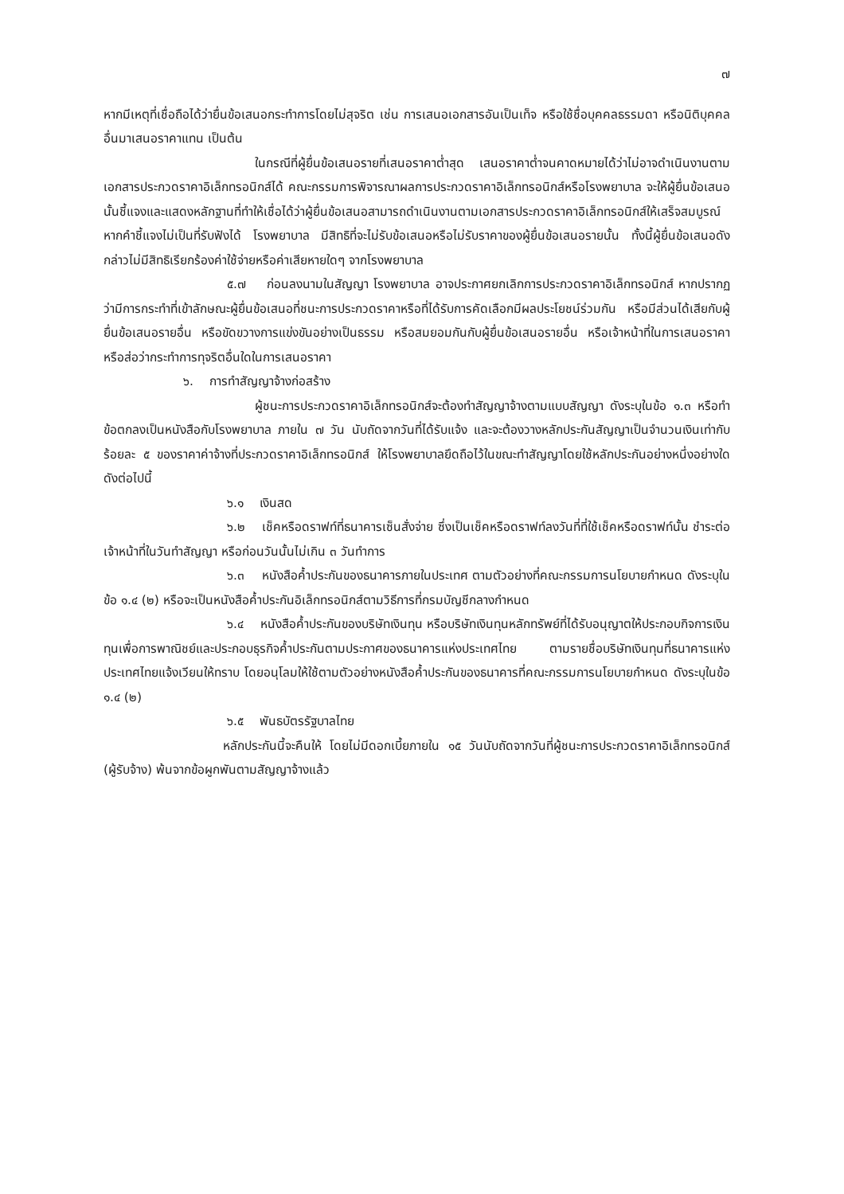๗
หากมีเหตุที่เชื่อถือได้ว่ายื่นข้อเสนอกระทำการโดยไม่สุจริต เช่น การเสนอเอกสารอันเป็นเท็จ หรือใช้ชื่อบุคคลธรรมดา หรือนิติบุคคลอื่นมาเสนอราคาแทน เป็นต้น
ในกรณีที่ผู้ยื่นข้อเสนอรายที่เสนอราคาต่ำสุด เสนอราคาต่ำจนคาดหมายได้ว่าไม่อาจดำเนินงานตามเอกสารประกวดราคาอิเล็กทรอนิกส์ได้ คณะกรรมการพิจารณาผลการประกวดราคาอิเล็กทรอนิกส์หรือโรงพยาบาล จะให้ผู้ยื่นข้อเสนอนั้นชี้แจงและแสดงหลักฐานที่ทำให้เชื่อได้ว่าผู้ยื่นข้อเสนอสามารถดำเนินงานตามเอกสารประกวดราคาอิเล็กทรอนิกส์ให้เสร็จสมบูรณ์ หากคำชี้แจงไม่เป็นที่รับฟังได้ โรงพยาบาล มีสิทธิที่จะไม่รับข้อเสนอหรือไม่รับราคาของผู้ยื่นข้อเสนอรายนั้น ทั้งนี้ผู้ยื่นข้อเสนอดังกล่าวไม่มีสิทธิเรียกร้องค่าใช้จ่ายหรือค่าเสียหายใดๆ จากโรงพยาบาล
๕.๗ ก่อนลงนามในสัญญา โรงพยาบาล อาจประกาศยกเลิกการประกวดราคาอิเล็กทรอนิกส์ หากปรากฏว่ามีการกระทำที่เข้าลักษณะผู้ยื่นข้อเสนอที่ชนะการประกวดราคาหรือที่ได้รับการคัดเลือกมีผลประโยชน์ร่วมกัน หรือมีส่วนได้เสียกับผู้ยื่นข้อเสนอรายอื่น หรือขัดขวางการแข่งขันอย่างเป็นธรรม หรือสมยอมกันกับผู้ยื่นข้อเสนอรายอื่น หรือเจ้าหน้าที่ในการเสนอราคา หรือส่อว่ากระทำการทุจริตอื่นใดในการเสนอราคา
๖. การทำสัญญาจ้างก่อสร้าง
ผู้ชนะการประกวดราคาอิเล็กทรอนิกส์จะต้องทำสัญญาจ้างตามแบบสัญญา ดังระบุในข้อ ๑.๓ หรือทำข้อตกลงเป็นหนังสือกับโรงพยาบาล ภายใน ๗ วัน นับถัดจากวันที่ได้รับแจ้ง และจะต้องวางหลักประกันสัญญาเป็นจำนวนเงินเท่ากับร้อยละ ๕ ของราคาค่าจ้างที่ประกวดราคาอิเล็กทรอนิกส์ ให้โรงพยาบาลยึดถือไว้ในขณะทำสัญญาโดยใช้หลักประกันอย่างหนึ่งอย่างใด ดังต่อไปนี้
๖.๑ เงินสด
๖.๒ เช็คหรือดราฟท์ที่ธนาคารเซ็นสั่งจ่าย ซึ่งเป็นเช็คหรือดราฟท์ลงวันที่ที่ใช้เช็คหรือดราฟท์นั้น ชำระต่อเจ้าหน้าที่ในวันทำสัญญา หรือก่อนวันนั้นไม่เกิน ๓ วันทำการ
๖.๓ หนังสือค้ำประกันของธนาคารภายในประเทศ ตามตัวอย่างที่คณะกรรมการนโยบายกำหนด ดังระบุในข้อ ๑.๔ (๒) หรือจะเป็นหนังสือค้ำประกันอิเล็กทรอนิกส์ตามวิธีการที่กรมบัญชีกลางกำหนด
๖.๔ หนังสือค้ำประกันของบริษัทเงินทุน หรือบริษัทเงินทุนหลักทรัพย์ที่ได้รับอนุญาตให้ประกอบกิจการเงินทุนเพื่อการพาณิชย์และประกอบธุรกิจค้ำประกันตามประกาศของธนาคารแห่งประเทศไทย ตามรายชื่อบริษัทเงินทุนที่ธนาคารแห่งประเทศไทยแจ้งเวียนให้ทราบ โดยอนุโลมให้ใช้ตามตัวอย่างหนังสือค้ำประกันของธนาคารที่คณะกรรมการนโยบายกำหนด ดังระบุในข้อ ๑.๔ (๒)
๖.๕ พันธบัตรรัฐบาลไทย
หลักประกันนี้จะคืนให้ โดยไม่มีดอกเบี้ยภายใน ๑๕ วันนับถัดจากวันที่ผู้ชนะการประกวดราคาอิเล็กทรอนิกส์ (ผู้รับจ้าง) พ้นจากข้อผูกพันตามสัญญาจ้างแล้ว